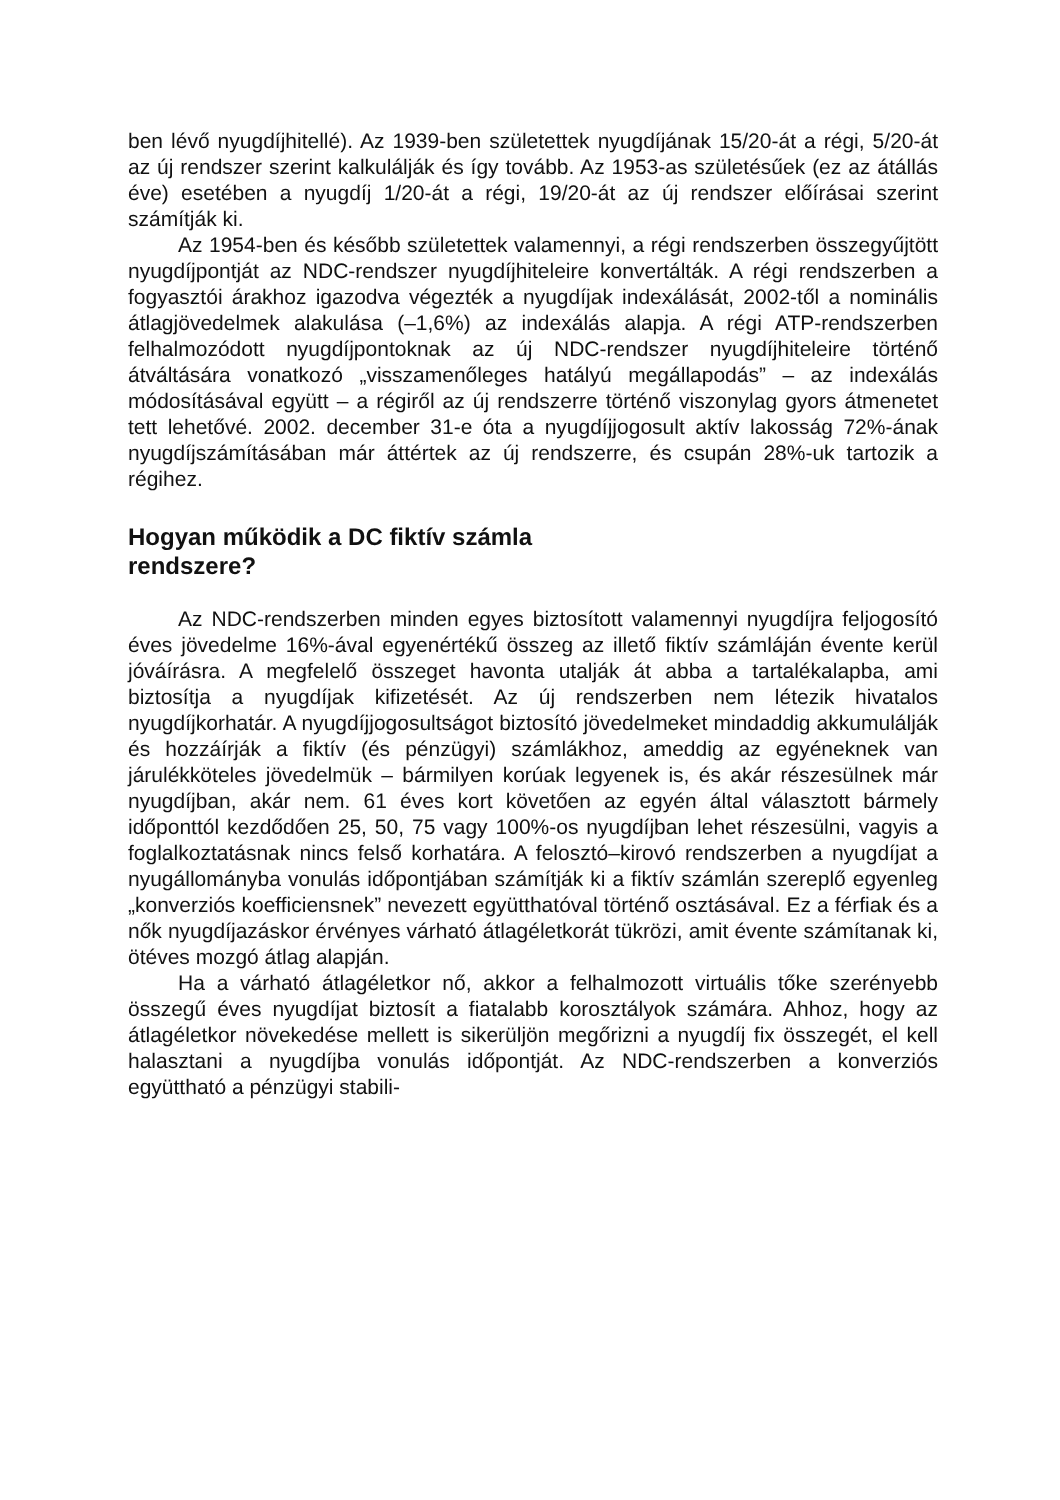ben lévő nyugdíjhitellé). Az 1939-ben születettek nyugdíjának 15/20-át a régi, 5/20-át az új rendszer szerint kalkulálják és így tovább. Az 1953-as születésűek (ez az átállás éve) esetében a nyugdíj 1/20-át a régi, 19/20-át az új rendszer előírásai szerint számítják ki.
Az 1954-ben és később születettek valamennyi, a régi rendszerben összegyűjtött nyugdíjpontját az NDC-rendszer nyugdíjhiteleire konvertálták. A régi rendszerben a fogyasztói árakhoz igazodva végezték a nyugdíjak indexálását, 2002-től a nominális átlagjövedelmek alakulása (–1,6%) az indexálás alapja. A régi ATP-rendszerben felhalmozódott nyugdíjpontoknak az új NDC-rendszer nyugdíjhiteleire történő átváltására vonatkozó „visszamenőleges hatályú megállapodás” – az indexálás módosításával együtt – a régiről az új rendszerre történő viszonylag gyors átmenetet tett lehetővé. 2002. december 31-e óta a nyugdíjjogosult aktív lakosság 72%-ának nyugdíjszámításában már áttértek az új rendszerre, és csupán 28%-uk tartozik a régihez.
Hogyan működik a DC fiktív számla
rendszere?
Az NDC-rendszerben minden egyes biztosított valamennyi nyugdíjra feljogosító éves jövedelme 16%-ával egyenértékű összeg az illető fiktív számláján évente kerül jóváírásra. A megfelelő összeget havonta utalják át abba a tartalékalapba, ami biztosítja a nyugdíjak kifizetését. Az új rendszerben nem létezik hivatalos nyugdíjkorhatár. A nyugdíjjogosultságot biztosító jövedelmeket mindaddig akkumulálják és hozzáírják a fiktív (és pénzügyi) számlákhoz, ameddig az egyéneknek van járulékköteles jövedelmük – bármilyen korúak legyenek is, és akár részesülnek már nyugdíjban, akár nem. 61 éves kort követően az egyén által választott bármely időponttól kezdődően 25, 50, 75 vagy 100%-os nyugdíjban lehet részesülni, vagyis a foglalkoztatásnak nincs felső korhatára. A felosztó–kirovó rendszerben a nyugdíjat a nyugállományba vonulás időpontjában számítják ki a fiktív számlán szereplő egyenleg „konverziós koefficiensnek” nevezett együtthatóval történő osztásával. Ez a férfiak és a nők nyugdíjazáskor érvényes várható átlagéletkorát tükrözi, amit évente számítanak ki, ötéves mozgó átlag alapján.
Ha a várható átlagéletkor nő, akkor a felhalmozott virtuális tőke szerényebb összegű éves nyugdíjat biztosít a fiatalabb korosztályok számára. Ahhoz, hogy az átlagéletkor növekedése mellett is sikerüljön megőrizni a nyugdíj fix összegét, el kell halasztani a nyugdíjba vonulás időpontját. Az NDC-rendszerben a konverziós együttható a pénzügyi stabili-